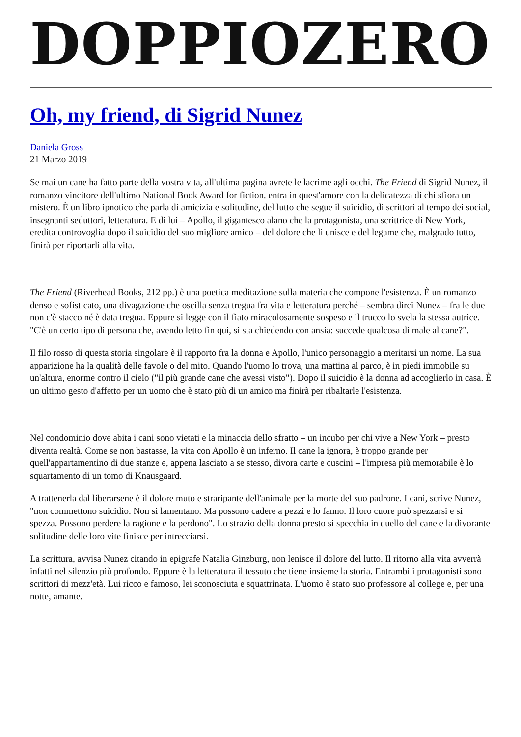DOPPIOZERO
Oh, my friend, di Sigrid Nunez
Daniela Gross
21 Marzo 2019
Se mai un cane ha fatto parte della vostra vita, all'ultima pagina avrete le lacrime agli occhi. The Friend di Sigrid Nunez, il romanzo vincitore dell'ultimo National Book Award for fiction, entra in quest'amore con la delicatezza di chi sfiora un mistero. È un libro ipnotico che parla di amicizia e solitudine, del lutto che segue il suicidio, di scrittori al tempo dei social, insegnanti seduttori, letteratura. E di lui – Apollo, il gigantesco alano che la protagonista, una scrittrice di New York, eredita controvoglia dopo il suicidio del suo migliore amico – del dolore che li unisce e del legame che, malgrado tutto, finirà per riportarli alla vita.
The Friend (Riverhead Books, 212 pp.) è una poetica meditazione sulla materia che compone l'esistenza. È un romanzo denso e sofisticato, una divagazione che oscilla senza tregua fra vita e letteratura perché – sembra dirci Nunez – fra le due non c'è stacco né è data tregua. Eppure si legge con il fiato miracolosamente sospeso e il trucco lo svela la stessa autrice. "C'è un certo tipo di persona che, avendo letto fin qui, si sta chiedendo con ansia: succede qualcosa di male al cane?".
Il filo rosso di questa storia singolare è il rapporto fra la donna e Apollo, l'unico personaggio a meritarsi un nome. La sua apparizione ha la qualità delle favole o del mito. Quando l'uomo lo trova, una mattina al parco, è in piedi immobile su un'altura, enorme contro il cielo ("il più grande cane che avessi visto"). Dopo il suicidio è la donna ad accoglierlo in casa. È un ultimo gesto d'affetto per un uomo che è stato più di un amico ma finirà per ribaltarle l'esistenza.
Nel condominio dove abita i cani sono vietati e la minaccia dello sfratto – un incubo per chi vive a New York – presto diventa realtà. Come se non bastasse, la vita con Apollo è un inferno. Il cane la ignora, è troppo grande per quell'appartamentino di due stanze e, appena lasciato a se stesso, divora carte e cuscini – l'impresa più memorabile è lo squartamento di un tomo di Knausgaard.
A trattenerla dal liberarsene è il dolore muto e straripante dell'animale per la morte del suo padrone. I cani, scrive Nunez, "non commettono suicidio. Non si lamentano. Ma possono cadere a pezzi e lo fanno. Il loro cuore può spezzarsi e si spezza. Possono perdere la ragione e la perdono". Lo strazio della donna presto si specchia in quello del cane e la divorante solitudine delle loro vite finisce per intrecciarsi.
La scrittura, avvisa Nunez citando in epigrafe Natalia Ginzburg, non lenisce il dolore del lutto. Il ritorno alla vita avverrà infatti nel silenzio più profondo. Eppure è la letteratura il tessuto che tiene insieme la storia. Entrambi i protagonisti sono scrittori di mezz'età. Lui ricco e famoso, lei sconosciuta e squattrinata. L'uomo è stato suo professore al college e, per una notte, amante.